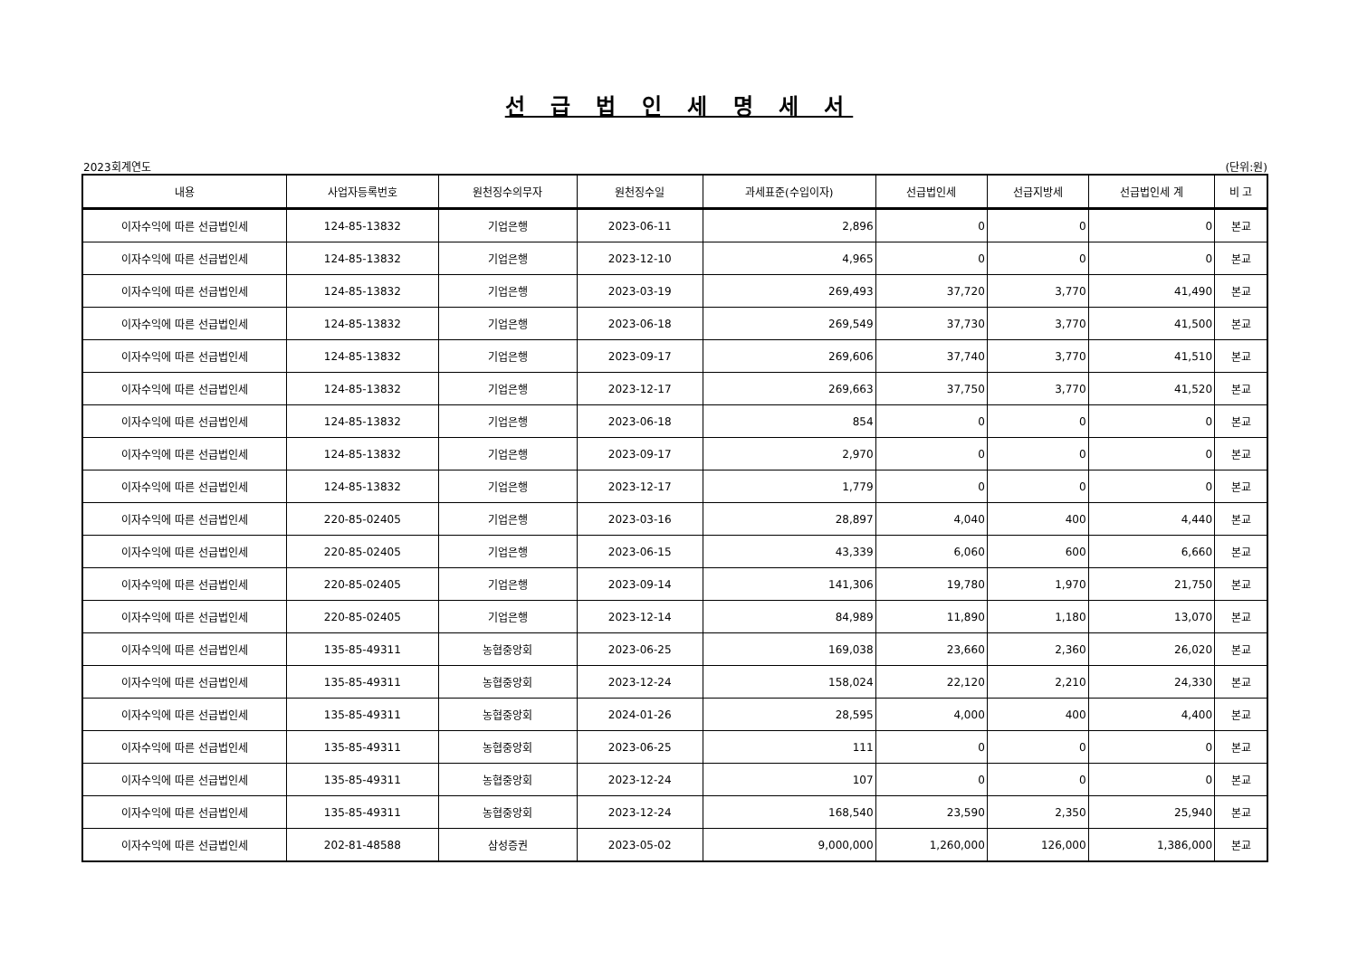선 급 법 인 세 명 세 서
2023회계연도 (단위:원)
| 내용 | 사업자등록번호 | 원천징수의무자 | 원천징수일 | 과세표준(수입이자) | 선급법인세 | 선급지방세 | 선급법인세 계 | 비 고 |
| --- | --- | --- | --- | --- | --- | --- | --- | --- |
| 이자수익에 따른 선급법인세 | 124-85-13832 | 기업은행 | 2023-06-11 | 2,896 | 0 | 0 | 0 | 본교 |
| 이자수익에 따른 선급법인세 | 124-85-13832 | 기업은행 | 2023-12-10 | 4,965 | 0 | 0 | 0 | 본교 |
| 이자수익에 따른 선급법인세 | 124-85-13832 | 기업은행 | 2023-03-19 | 269,493 | 37,720 | 3,770 | 41,490 | 본교 |
| 이자수익에 따른 선급법인세 | 124-85-13832 | 기업은행 | 2023-06-18 | 269,549 | 37,730 | 3,770 | 41,500 | 본교 |
| 이자수익에 따른 선급법인세 | 124-85-13832 | 기업은행 | 2023-09-17 | 269,606 | 37,740 | 3,770 | 41,510 | 본교 |
| 이자수익에 따른 선급법인세 | 124-85-13832 | 기업은행 | 2023-12-17 | 269,663 | 37,750 | 3,770 | 41,520 | 본교 |
| 이자수익에 따른 선급법인세 | 124-85-13832 | 기업은행 | 2023-06-18 | 854 | 0 | 0 | 0 | 본교 |
| 이자수익에 따른 선급법인세 | 124-85-13832 | 기업은행 | 2023-09-17 | 2,970 | 0 | 0 | 0 | 본교 |
| 이자수익에 따른 선급법인세 | 124-85-13832 | 기업은행 | 2023-12-17 | 1,779 | 0 | 0 | 0 | 본교 |
| 이자수익에 따른 선급법인세 | 220-85-02405 | 기업은행 | 2023-03-16 | 28,897 | 4,040 | 400 | 4,440 | 본교 |
| 이자수익에 따른 선급법인세 | 220-85-02405 | 기업은행 | 2023-06-15 | 43,339 | 6,060 | 600 | 6,660 | 본교 |
| 이자수익에 따른 선급법인세 | 220-85-02405 | 기업은행 | 2023-09-14 | 141,306 | 19,780 | 1,970 | 21,750 | 본교 |
| 이자수익에 따른 선급법인세 | 220-85-02405 | 기업은행 | 2023-12-14 | 84,989 | 11,890 | 1,180 | 13,070 | 본교 |
| 이자수익에 따른 선급법인세 | 135-85-49311 | 농협중앙회 | 2023-06-25 | 169,038 | 23,660 | 2,360 | 26,020 | 본교 |
| 이자수익에 따른 선급법인세 | 135-85-49311 | 농협중앙회 | 2023-12-24 | 158,024 | 22,120 | 2,210 | 24,330 | 본교 |
| 이자수익에 따른 선급법인세 | 135-85-49311 | 농협중앙회 | 2024-01-26 | 28,595 | 4,000 | 400 | 4,400 | 본교 |
| 이자수익에 따른 선급법인세 | 135-85-49311 | 농협중앙회 | 2023-06-25 | 111 | 0 | 0 | 0 | 본교 |
| 이자수익에 따른 선급법인세 | 135-85-49311 | 농협중앙회 | 2023-12-24 | 107 | 0 | 0 | 0 | 본교 |
| 이자수익에 따른 선급법인세 | 135-85-49311 | 농협중앙회 | 2023-12-24 | 168,540 | 23,590 | 2,350 | 25,940 | 본교 |
| 이자수익에 따른 선급법인세 | 202-81-48588 | 삼성증권 | 2023-05-02 | 9,000,000 | 1,260,000 | 126,000 | 1,386,000 | 본교 |